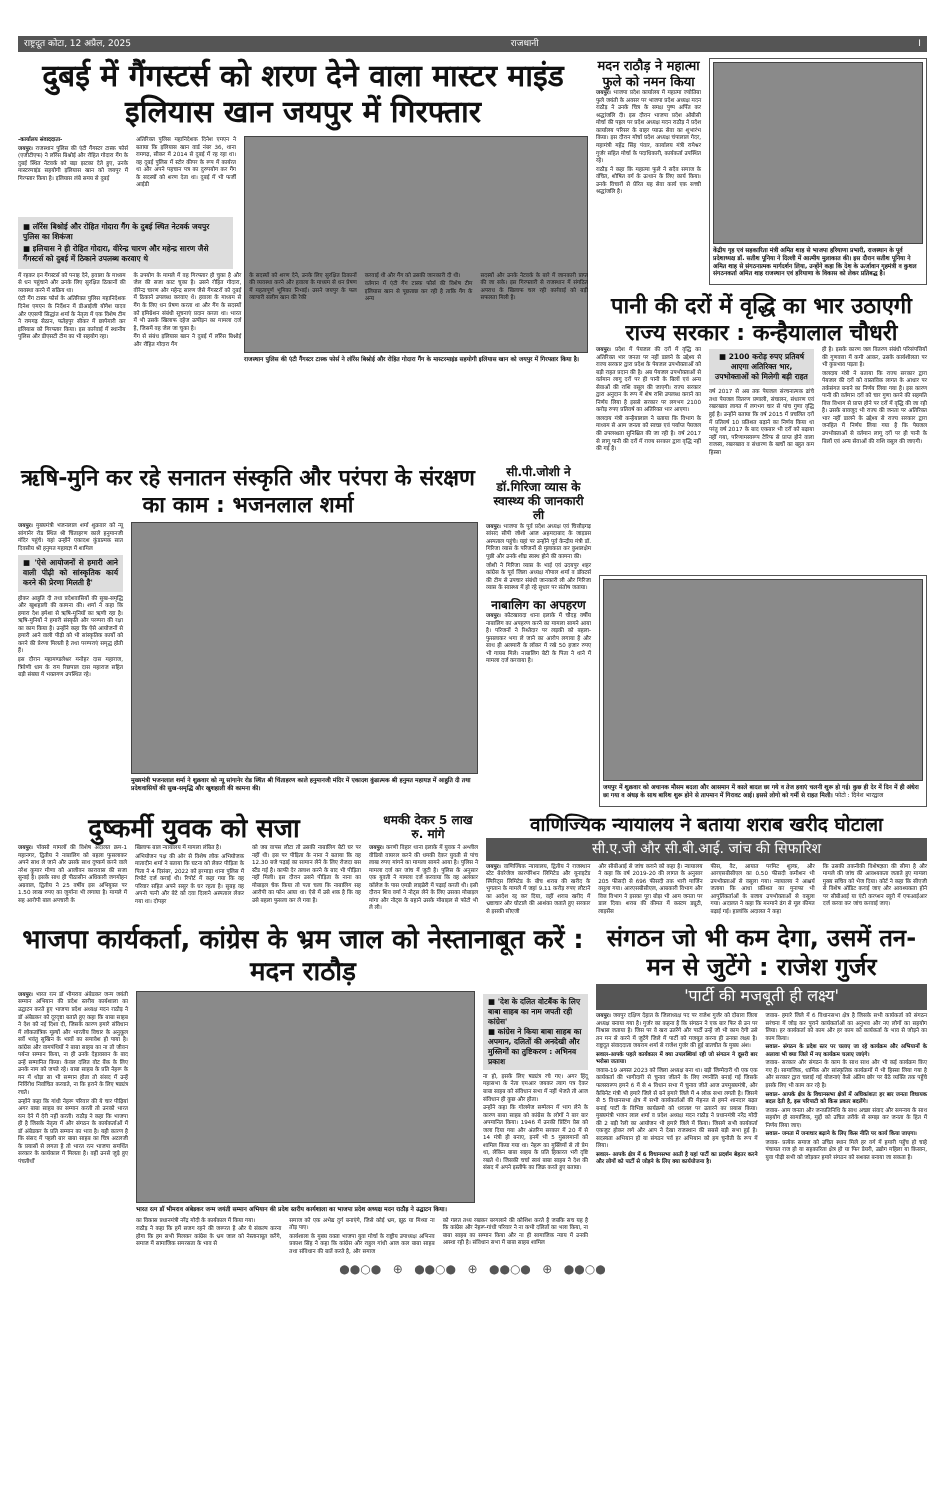राष्ट्रदूत कोटा, 12 अप्रैल, 2025 राजधानी I
दुबई में गैंगस्टर्स को शरण देने वाला मास्टर माइंड इलियास खान जयपुर में गिरफ्तार
-कार्यालय संवाददाता-
जयपुर। राजस्थान पुलिस की एंटी गैंगस्टर टास्क फोर्स (एजीटीएफ) ने लॉरेंस बिश्नोई और रोहित गोदारा गैंग के दुबई स्थित नेटवर्क को बड़ा झटका देते हुए, उनके मास्टरमाइंड सहयोगी इलियास खान को जयपुर में गिरफ्तार किया है। इलियास लंबे समय से दुबई
अतिरिक्त पुलिस महानिदेशक दिनेश एमएन ने बताया कि इलियास खान वार्ड नंबर 36, थाना रामगढ़, सीकर में 2014 से दुबई में रह रहा था। वह दुबई पुलिस में स्टोर कीपर के रूप में कार्यरत था और अपने पहचान पत्र का दुरुपयोग कर गैंग के सदस्यों को शरण देता था। दुबई में भी फर्जी आईडी
राजस्थान पुलिस की एंटी गैंगस्टर टास्क फोर्स ने लॉरेंस बिश्नोई और रोहित गोदारा गैंग के मास्टरमाइंड सहयोगी इलियास खान को जयपुर में गिरफ्तार किया है।
■ लॉरेंस बिश्नोई और रोहित गोदारा गैंग के दुबई स्थित नेटवर्क जयपुर पुलिस का शिकंजा
■ इलियास ने ही रोहित गोदारा, वीरेन्द्र चारण और महेन्द्र सारण जैसे गैंगस्टर्स को दुबई में ठिकाने उपलब्ध करवाए थे
में रहकर इन गैंगस्टर्स को पनाह देने, हवाला के माध्यम से धन पहुंचाने और उनके लिए सुरक्षित ठिकानों की व्यवस्था करने में सक्रिय था।
एंटी गैंग टास्क फोर्स के अतिरिक्त पुलिस महानिदेशक दिनेश एमएन के निर्देशन में डीआईजी योगेश यादव और एएसपी सिद्धांत शर्मा के नेतृत्व में एक विशेष टीम ने रामगढ़ सेठान, फतेहपुर सीकर में छापेमारी कर इलियास को गिरफ्तार किया। इस कार्रवाई में स्थानीय पुलिस और डीएसटी टीम का भी सहयोग रहा।
के उपयोग के मामले में वह गिरफ्तार हो चुका है और जेल की सजा काट चुका है। उसने रोहित गोदारा, वीरेन्द्र चारण और महेन्द्र सारण जैसे गैंगस्टरों को दुबई में ठिकाने उपलब्ध करवाए थे। हवाला के माध्यम से गैंग के लिए धन प्रेषण करता था और गैंग के सदस्यों को इमिग्रेशन संबंधी सूचनाएं प्रदान करता था। भारत में भी उसके खिलाफ दहेज उत्पीड़न का मामला दर्ज है, जिसमें वह जेल जा चुका है।
गैंग से संबंध इलियास खान ने दुबई में लॉरेंस बिश्नोई और रोहित गोदारा गैंग
के सदस्यों को शरण देने, उनके लिए सुरक्षित ठिकानों की व्यवस्था करने और हवाला के माध्यम से धन प्रेषण में महत्वपूर्ण भूमिका निभाई। उसने जयपुर के फल व्यापारी सलीम खान की रेकी
करवाई थी और गैंग को उसकी जानकारी दी थी।
वर्तमान में एंटी गैंग टास्क फोर्स की विशेष टीम इलियास खान से पूछताछ कर रही है ताकि गैंग के अन्य
सदस्यों और उनके नेटवर्क के बारे में जानकारी प्राप्त की जा सके। इस गिरफ्तारी से राजस्थान में संगठित अपराध के खिलाफ चल रही कार्रवाई को बड़ी सफलता मिली है।
मदन राठौड़ ने महात्मा फुले को नमन किया
जयपुर। भाजपा प्रदेश कार्यालय में महात्मा ज्योतिबा फुले जयंती के अवसर पर भाजपा प्रदेश अध्यक्ष मदन राठौड़ ने उनके चित्र के समक्ष पुष्प अर्पित कर श्रद्धांजलि दी। इस दौरान भाजपा प्रदेश ओबीसी मोर्चा की पहल पर प्रदेश अध्यक्ष मदन राठौड़ ने प्रदेश कार्यालय परिसर के बाहर प्याऊ सेवा का शुभारंभ किया। इस दौरान मोर्चा प्रदेश अध्यक्ष चंपालाल गेदर, महामंत्री महेंद्र सिंह पंवार, कार्यालय मंत्री रामेश्वर गुर्जर सहित मोर्चा के पदाधिकारी, कार्यकर्ता उपस्थित रहे।
राठौड़ ने कहा कि महात्मा फुले ने सदैव समाज के वंचित, शोषित वर्ग के उत्थान के लिए कार्य किया। उनके विचारों से प्रेरित यह सेवा कार्य एक सच्ची श्रद्धांजलि है।
केंद्रीय गृह एवं सहकारिता मंत्री अमित शाह से भाजपा हरियाणा प्रभारी, राजस्थान के पूर्व प्रदेशाध्यक्ष डॉ. सतीश पूनिया ने दिल्ली में आत्मीय मुलाकात की। इस दौरान सतीश पूनिया ने अमित शाह से संगठनात्मक मार्गदर्शन लिया, उन्होंने कहा कि देश के ऊर्जावान गृहमंत्री व कुशल संगठनकर्ता अमित शाह राजस्थान एवं हरियाणा के विकास को लेकर प्रतिबद्ध है।
पानी की दरों में वृद्धि का भार उठाएगी राज्य सरकार : कन्हैयालाल चौधरी
जयपुर। प्रदेश में पेयजल की दरों में वृद्धि का अतिरिक्त भार जनता पर नहीं डालने के उद्देश्य से राज्य सरकार द्वारा प्रदेश के पेयजल उपभोक्ताओं को बड़ी राहत प्रदान की है। अब पेयजल उपभोक्ताओं से वर्तमान लागू दरों पर ही पानी के बिलों एवं अन्य सेवाओं की राशि वसूल की जाएगी। राज्य सरकार द्वारा अनुदान के रूप में शेष राशि उपलब्ध कराने का निर्णय लिया है इससे सरकार पर लगभग 2100 करोड़ रुपए प्रतिवर्ष का अतिरिक्त भार आएगा।
जलदाय मंत्री कन्हैयालाल ने बताया कि विभाग के माध्यम से आम जनता को स्वच्छ एवं पर्याप्त पेयजल की उपलब्धता सुनिश्चित की जा रही है। वर्ष 2017 से लागू पानी की दरों में राज्य सरकार द्वारा वृद्धि नहीं की गई है।
■ 2100 करोड़ रुपए प्रतिवर्ष आएगा अतिरिक्त भार, उपभोक्ताओं को मिलेगी बड़ी राहत
वर्ष 2017 से अब तक पेयजल संरचनात्मक ढांचे तथा पेयजल वितरण प्रणाली, संचालन, संधारण एवं रखरखाव लागत में लगभग चार से पांच गुणा वृद्धि हुई है। उन्होंने बताया कि वर्ष 2015 में प्रचलित दरों में प्रतिवर्ष 10 प्रतिशत बढ़ाने का निर्णय किया था परंतु वर्ष 2017 के बाद एकबार भी दरों को बढ़ाया नहीं गया, परिणामस्वरूप टैरिफ से प्राप्त होने वाला राजस्व, रखरखाव व संधारण के खर्चों का बहुत कम हिस्सा
ही है। इसके कारण जल वितरण संबंधी परिसंपत्तियों की गुणवत्ता में कमी आकर, उसके कार्यशीलता पर भी कुप्रभाव पड़ता है।
जलदाय मंत्री ने बताया कि राज्य सरकार द्वारा पेयजल की दरों को वास्तविक लागत के आधार पर तर्कसंगत बनाने का निर्णय लिया गया है। इस कारण पानी की वर्तमान दरों को चार गुणा करने की सहमति वित्त विभाग से प्राप्त होने पर दरों में वृद्धि की जा रही है। उसके बावजूद भी राज्य की जनता पर अतिरिक्त भार नहीं डालने के उद्देश्य से राज्य सरकार द्वारा जनहित में निर्णय लिया गया है कि पेयजल उपभोक्ताओं से वर्तमान लागू दरों पर ही पानी के बिलों एवं अन्य सेवाओं की राशि वसूल की जाएगी।
ऋषि-मुनि कर रहे सनातन संस्कृति और परंपरा के संरक्षण का काम : भजनलाल शर्मा
जयपुर। मुख्यमंत्री भजनलाल शर्मा शुक्रवार को न्यू सांगानेर रोड स्थित श्री चिंताहरण काले हनुमानजी मंदिर पहुंचे। यहां उन्होंने एकादश कुंडात्मक सात दिवसीय श्री हनुमत महायज्ञ में शामिल
■ 'ऐसे आयोजनों से हमारी आने वाली पीढ़ी को सांस्कृतिक कार्य करने की प्रेरणा मिलती है'
होकर आहुति दी तथा प्रदेशवासियों की सुख-समृद्धि और खुशहाली की कामना की। शर्मा ने कहा कि हमारा देश हमेशा से ऋषि-मुनियों का ऋणी रहा है। ऋषि-मुनियों ने हमारी संस्कृति और परम्परा की रक्षा का काम किया है। उन्होंने कहा कि ऐसे आयोजनों से हमारी आने वाली पीढ़ी को भी सांस्कृतिक कार्यों को करने की प्रेरणा मिलती है तथा परम्पराएं समृद्ध होती हैं।
इस दौरान महामण्डलेश्वर मनोहर दास महाराज, त्रिवेणी धाम के राम रिछपाल दास महाराज सहित बड़ी संख्या में भक्तगण उपस्थित रहे।
मुख्यमंत्री भजनलाल शर्मा ने शुक्रवार को न्यू सांगानेर रोड स्थित श्री चिंताहरण काले हनुमानजी मंदिर में एकादश कुंडात्मक श्री हनुमत महायज्ञ में आहुति दी तथा प्रदेशवासियों की सुख-समृद्धि और खुशहाली की कामना की।
सी.पी.जोशी ने डॉ.गिरिजा व्यास के स्वास्थ्य की जानकारी ली
जयपुर। भाजपा के पूर्व प्रदेश अध्यक्ष एवं चित्तौड़गढ़ सांसद सीपी जोशी आज अहमदाबाद के जाइडस अस्पताल पहुंचे। यहां पर उन्होंने पूर्व केन्द्रीय मंत्री डॉ. गिरिजा व्यास के परिजनों से मुलाकात कर कुशलक्षेम पूछी और उनके शीघ्र स्वस्थ होने की कामना की।
जोशी ने गिरिजा व्यास के भाई एवं उदयपुर शहर कांग्रेस के पूर्व जिला अध्यक्ष गोपाल शर्मा व डॉक्टर्स की टीम से उपचार संबंधी जानकारी ली और गिरिजा व्यास के स्वास्थ्य में हो रहे सुधार पर संतोष जताया।
नाबालिग का अपहरण
जयपुर। कोटखावदा थाना इलाके में चौदह वर्षीय नाबालिग का अपहरण करने का मामला सामने आया है। परिजनों ने रिश्तेदार पर लड़की को बहला-फुसलाकर भगा ले जाने का आरोप लगाया है और साथ ही अलमारी के लॉकर में रखे 50 हजार रुपए भी गायब मिले। नाबालिग बेटी के पिता ने थाने में मामला दर्ज करवाया है।
जयपुर में शुक्रवार को अचानक मौसम बदला और आसमान में काले बादल छा गये व तेज हवाएं चलनी शुरू हो गई। कुछ ही देर में दिन में ही अंधेरा छा गया व अंधड़ के साथ बारिश शुरू होने से तापमान में गिरावट आई। इससे लोगो को गर्मी से राहत मिली। फोटो : दिनेश भारद्वाज
दुष्कर्मी युवक को सजा
धमकी देकर 5 लाख रु. मांगे
जयपुर। पॉक्सो मामलों की विशेष अदालत क्रम-1 महानगर, द्वितीय ने नाबालिग को बहला फुसलाकर अपने साथ ले जाने और उसके साथ दुष्कर्म करने वाले नरेश कुमार मीणा को आजीवन कारावास की सजा सुनाई है। इसके साथ ही पीठासीन अधिकारी जगमोहन अग्रवाल, द्वितीय ने 25 वर्षीय इस अभियुक्त पर 1.50 लाख रुपए का जुर्माना भी लगाया है। मामले में सह आरोपी बाल अपचारी के
खिलाफ बाल न्यायालय में मामला लंबित है।
अभियोजन पक्ष की ओर से विशेष लोक अभियोजक मातादीन शर्मा ने बताया कि घटना को लेकर पीड़िता के पिता ने 4 दिसंबर, 2022 को हरमाड़ा थाना पुलिस में रिपोर्ट दर्ज कराई थी। रिपोर्ट में कहा गया कि वह परिवार सहित अपने ससुर के घर रहता है। सुबह वह अपनी पत्नी और बेटे को दवा दिलाने अस्पताल लेकर गया था। दोपहर
को जब वापस लौटा तो उसकी नाबालिग बेटी घर पर नहीं थी। इस पर पीड़िता के नाना ने बताया कि वह 12.30 बजे पढ़ाई का सामान लेने के लिए रोजदा बस स्टैंड गई है। काफी देर तलाश करने के बाद भी पीड़िता नहीं मिली। इस दौरान उसने पीड़िता के नाना का मोबाइल चेक किया तो पता चला कि नाबालिग सह आरोपी का फोन आया था। ऐसे में उसे शक है कि वह उसे बहला फुसला कर ले गया है।
जयपुर। करणी विहार थाना इलाके में युवक ने अश्लील वीडियो वायरल करने की धमकी देकर युवती से पांच लाख रुपए मांगने का मामला सामने आया है। पुलिस ने मामला दर्ज कर जांच में जुटी है। पुलिस के अनुसार एक युवती ने मामला दर्ज करवाया कि वह अलंकार कॉलेज के पास एमडी लाइब्रेरी में पढ़ाई करती थी। इसी दौरान शिव वर्मा ने नोट्स लेने के लिए उसका मोबाइल मांगा और नोट्स के बहाने उसके मोबाइल से फोटो भी ले ली।
वाणिज्यिक न्यायालय ने बताया शराब खरीद घोटाला
सी.ए.जी और सी.बी.आई. जांच की सिफारिश
जयपुर। वाणिज्यिक न्यायालय, द्वितीय ने राजस्थान स्टेट बेवरेजेज कारपोरेशन लिमिटेड और यूनाइटेड स्पिरिट्स लिमिटेड के बीच शराब की खरीद के भुगतान के मामले में जहां 9.11 करोड़ रुपए लौटाने का आदेश रद्द कर दिया, वहीं शराब खरीद में भ्रष्टाचार और घोटाले की आशंका जताते हुए सरकार से इसकी सीएजी
और सीबीआई से जांच कराने को कहा है। न्यायालय ने कहा कि वर्ष 2019-20 की लागत के अनुसार 205 फीसदी से 696 फीसदी तक भारी मार्जिन वसूला गया। आरएसबीसीएल, आबकारी विभाग और वित्त विभाग ने इसका पूरा बोझ भी आम जनता पर डाल दिया। शराब की कीमत में कस्टम ड्यूटी, लाइसेंस
फीस, वैट, आयात परमिट शुल्क, और आरएसबीसीएल का 0.50 फीसदी कमीशन भी उपभोक्ताओं से वसूला गया। न्यायालय ने आश्चर्य जताया कि आधा प्रतिशत का मुनाफा भी आपूर्तिकर्ताओं के बजाय उपभोक्ताओं से वसूला गया। अदालत ने कहा कि मनमाने ढंग से मूल कीमत बढ़ाई गई। हालांकि अदालत ने कहा
कि उसकी तकनीकी विशेषज्ञता की सीमा है और मामले की जांच की आवश्यकता जताते हुए मामला मुख्य सचिव को भेज दिया। कोर्ट ने कहा कि सीएजी से विशेष ऑडिट कराई जाए और आवश्यकता होने पर सीबीआई या एंटी करप्शन ब्यूरो में एफआईआर दर्ज करवा कर जांच करवाई जाए।
भाजपा कार्यकर्ता, कांग्रेस के भ्रम जाल को नेस्तानाबूत करें : मदन राठौड़
जयपुर। भारत रत्न डॉ भीमराव अंबेडकर जन्म जयंती सम्मान अभियान की प्रदेश स्तरीय कार्यशाला का उद्घाटन करते हुए भाजपा प्रदेश अध्यक्ष मदन राठौड़ ने डॉ अंबेडकर को दूरदृष्टा बताते हुए कहा कि बाबा साहब ने देश को नई दिशा दी, जिसके कारण हमारे संविधान में लोकतांत्रिक मूल्यों और भारतीय विचार के अनुकूल सर्वे भवंतु सुखिन के भावों का समावेश हो पाया है। कांग्रेस और वामपंथियों ने बाबा साहब का ना तो जीवन पर्यन्त सम्मान किया, ना ही उनके देहावसान के बाद उन्हें सम्मानित किया। केवल दलित वोट बैंक के लिए उनके नाम को जपते रहे। बाबा साहब के प्रति नेहरू के मन में थोड़ा सा भी सम्मान होता तो संसद में उन्हें निर्विरोध निर्वाचित करवाते, ना कि हराने के लिए षड्यंत्र रचते।
उन्होंने कहा कि गांधी नेहरू परिवार की ये चार पीढ़ियां अगर बाबा साहब का सम्मान करती तो उनको भारत रत्न देने में देरी नहीं करती। राठौड़ ने कहा कि भाजपा ही है जिसके नेतृत्व में और संगठन के कार्यकर्ताओं में डॉ अंबेडकर के प्रति सम्मान का भाव है। यही कारण है कि संसद में पहली बार बाबा साहब का चित्र अटलजी के प्रयासों से लगता है तो भारत रत्न भाजपा समर्थित सरकार के कार्यकाल में मिलता है। वहीं उनसे जुड़े हुए पंचतीर्थों
भारत रत्न डॉ भीमराव अंबेडकर जन्म जयंती सम्मान अभियान की प्रदेश स्तरीय कार्यशाला का भाजपा प्रदेश अध्यक्ष मदन राठौड़ ने उद्घाटन किया।
■ 'देश के दलित वोटबैंक के लिए बाबा साहब का नाम जपती रही कांग्रेस'
■ कांग्रेस ने किया बाबा साहब का अपमान, दलितों की अनदेखी और मुस्लिमों का तुष्टिकरण : अभिनव प्रकाश
ना हो, इसके लिए षड्यंत्र रचे गए। अगर हिंदू महासभा के नेता एमआर जयकर त्याग पत्र देकर बाबा साहब को संविधान सभा में नहीं भेजते तो आज संविधान ही कुछ और होता।
उन्होंने कहा कि गोलमेज सम्मेलन में भाग लेने के कारण बाबा साहब को कांग्रेस के लोगों ने बार बार अपमानित किया। 1946 में उनकी प्रिंटिंग प्रेस को जला दिया गया और अंतरिम सरकार में 20 में से 14 मंत्री ही बनाए, इनमें भी 5 मुसलमानों को शामिल किया गया था। नेहरू का मुस्लिमों से तो प्रेम था, लेकिन बाबा साहब के प्रति हिकारत भरी दृष्टि रखते थे। जिसकी चर्चा स्वयं बाबा साहब ने देश की संसद में अपने इस्तीफे का जिक्र करते हुए बताया।
का विकास प्रधानमंत्री नरेंद्र मोदी के कार्यकाल में किया गया।
राठौड़ ने कहा कि हमें सजग रहने की जरूरत है और ये संकल्प करना होगा कि हम सभी मिलकर कांग्रेस के भ्रम जाल को नेस्तानाबूत करेंगे, समाज में सामाजिक समरसता के भाव से
समाज को एक अभेद्य दुर्ग बनाएंगे, जिसे कोई भ्रम, झूठ या मिथ्या ना तोड़ पाए।
कार्यशाला के मुख्य वक्ता भाजपा युवा मोर्चा के राष्ट्रीय उपाध्यक्ष अभिनव प्रकाश सिंह ने कहा कि कांग्रेस और राहुल गांधी आज कल बाबा साहब तथा संविधान की बातें करते है, और समाज
को गलत तथ्य रखकर बरगलाने की कोशिश करते है जबकि सच यह है कि कांग्रेस और नेहरू-गांधी परिवार ने ना कभी दलितों का भला किया, ना बाबा साहब का सम्मान किया और ना ही सामाजिक न्याय में उनकी आस्था रही है। संविधान सभा में बाबा साहब शामिल
संगठन जो भी कम देगा, उसमें तन-मन से जुटेंगे : राजेश गुर्जर
'पार्टी की मजबूती ही लक्ष्य'
जयपुर। जयपुर दक्षिण देहात के जिलाध्यक्ष पद पर राजेश गुर्जर को दोबारा जिला अध्यक्ष बनाया गया है। गुर्जर का कहना है कि संगठन ने एक बार फिर से उन पर विश्वास जताया है। जिस पर वे खरा उतरेंगे और पार्टी उन्हें जो भी काम देगी उसे तन मन से करने में जुटेंगे जिले में पार्टी को मजबूत करना ही उनका लक्ष्य है। राष्ट्रदूत संवाददाता जयराम शर्मा से राजेश गुर्जर की हुई बातचीत के मुख्य अंश।
सवाल-आपके पहले कार्यकाल में क्या उपलब्धियां रही जो संगठन ने दूसरी बार भरोसा जताया।
जवाब-19 अगस्त 2023 को जिला अध्यक्ष बना था। बड़ी जिम्मेदारी थी एक एक कार्यकर्ता की भागीदारी से चुनाव जीतने के लिए रणनीति बनाई गई जिसके फलस्वरूप हमने 6 में से 4 विधान सभा में चुनाव जीते आज उपमुख्यमंत्री, और कैबिनेट मंत्री भी हमारे जिले से बने हमारे जिले में 4 लोक सभा लगती है। जिसमे से 5 विधानसभा क्षेत्र में सभी कार्यकर्ताओं की मेहनत से हमने शानदार बढ़त बनाई पार्टी के विभिन्न कार्यक्रमो को धरातल पर उतारने का प्रयास किया। मुख्यमंत्री भजन लाल शर्मा व प्रदेश अध्यक्ष मदन राठौड़ ने प्रधानमंत्री नरेंद्र मोदी की 2 बड़ी रैली का आयोजन भी हमारे जिले में किया। जिसमे सभी कार्यकर्ता एकजुट होकर लगे और आप ने देखा राजस्थान की सबसे बड़ी सभा हुई है। सदस्यता अभियान हो या संगठन पर्व हर अभियान को हम चुनौती के रूप में लिया।
सवाल- आपके क्षेत्र में 6 विधानसभा आती है यहां पार्टी का प्रदर्शन बेहतर करने और लोगों को पार्टी से जोड़ने के लिए क्या कार्ययोजना है।
जवाब- हमारे जिले में 6 विधानसभा क्षेत्र है जिसके सभी कार्यकर्ता को संगठन सरंचना में जोड़ कर पुराने कार्यकर्ताओं का अनुभव और नए लोगों का सहयोग लिया। हर कार्यकर्ता को काम और हर काम को कार्यकर्ता के भाव से जोड़ने का काम किया।
सवाल- संगठन के प्रदेश स्तर पर चलाए जा रहे कार्यक्रम और अभियानों के अलावा भी क्या जिले में नए कार्यक्रम चलाए जाएंगे।
जवाब- सरकार और संगठन के काम के साथ साथ और भी कई कार्यक्रम किए गए हैं। सामाजिक, धार्मिक और सांस्कृतिक कार्यक्रमों में भी हिस्सा लिया गया है और सरकार द्वारा चलाई गई योजनाएं कैसे अंतिम छोर पर बैठे व्यक्ति तक पहुँचे इसके लिए भी काम कर रहे है।
सवाल- आपके क्षेत्र के विधानसभा क्षेत्रों में अधिकांशतः हर बार जनता विधायक बदल देती है, इस परिपाटी को किस प्रकार बदलेंगे।
जवाब- आम जनता और जनप्रतिनिधि के साथ अच्छा संवाद और समन्वय के साथ सहयोग हो सामाजिक, मुद्दों को उचित तरीके से समझ कर जनता के हित में निर्णय लिया जाए।
सवाल- जनता में जनाधार बढ़ाने के लिए किस नीति पर कार्य किया जाएगा।
जवाब- प्रत्येक समाज को उचित स्थान मिले हर वर्ग में हमारी पहुँच हो चाहे पंचायत राज हो या सहकारिता क्षेत्र हो या फिर डेयरी, उद्योग महिला या किसान, युवा पीढ़ी सभी को जोड़कर हमारे संगठन को सशक्त बनाया जा सकता है।
●●○● ⊕ ●●○● ⊕ ●●○● ⊕ ●●○●